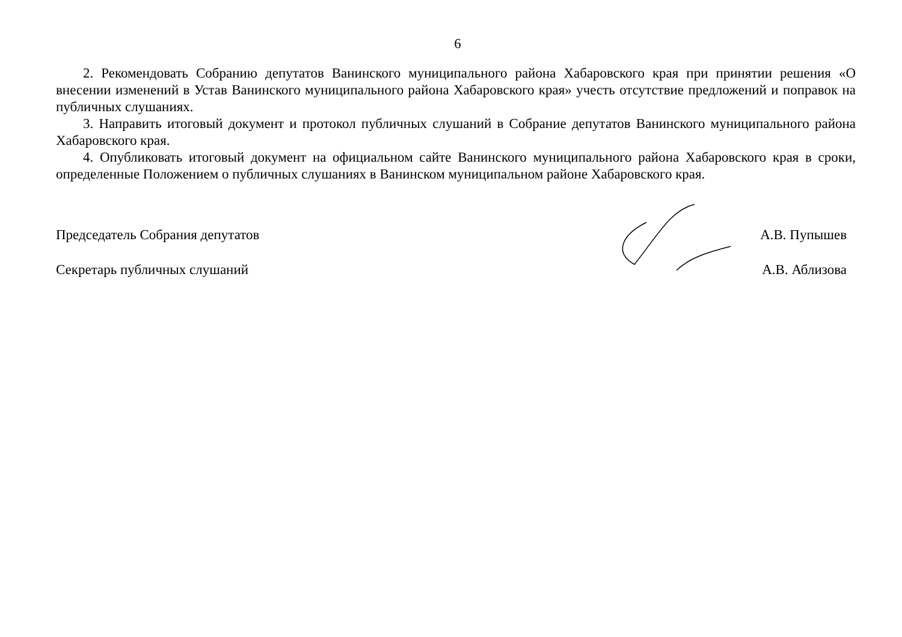6
2. Рекомендовать Собранию депутатов Ванинского муниципального района Хабаровского края при принятии решения «О внесении изменений в Устав Ванинского муниципального района Хабаровского края» учесть отсутствие предложений и поправок на публичных слушаниях.
3. Направить итоговый документ и протокол публичных слушаний в Собрание депутатов Ванинского муниципального района Хабаровского края.
4. Опубликовать итоговый документ на официальном сайте Ванинского муниципального района Хабаровского края в сроки, определенные Положением о публичных слушаниях в Ванинском муниципальном районе Хабаровского края.
Председатель Собрания депутатов А.В. Пупышев
Секретарь публичных слушаний А.В. Аблизова